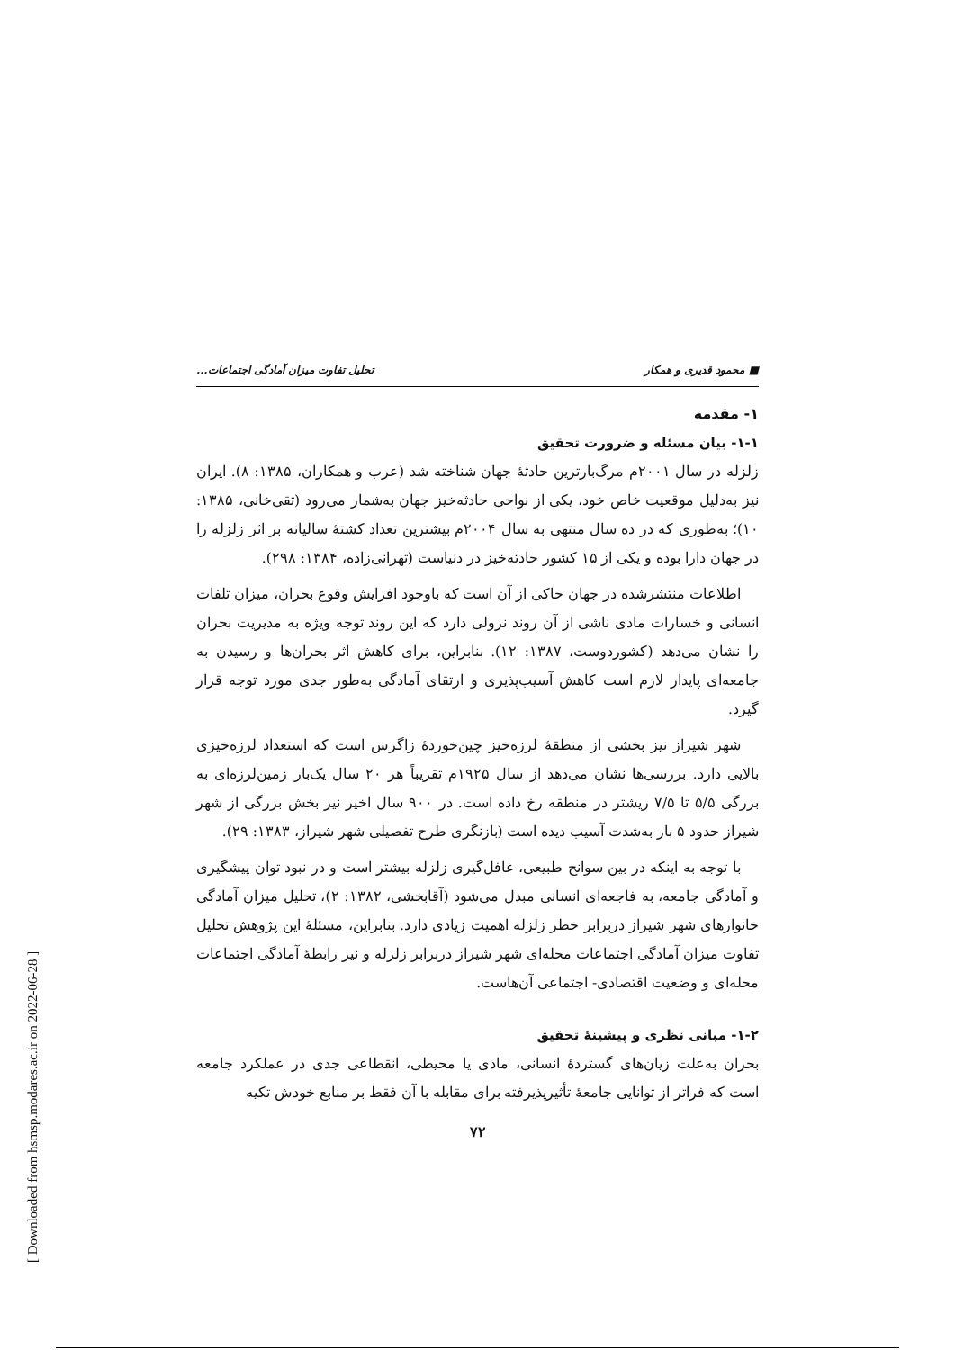■ محمود قدیری و همکار تحلیل تفاوت میزان آمادگی اجتماعات...
۱- مقدمه
۱-۱- بیان مسئله و ضرورت تحقیق
زلزله در سال ۲۰۰۱م مرگ‌بارترین حادثهٔ جهان شناخته شد (عرب و همکاران، ۱۳۸۵: ۸). ایران نیز به‌دلیل موقعیت خاص خود، یکی از نواحی حادثه‌خیز جهان به‌شمار می‌رود (تقی‌خانی، ۱۳۸۵: ۱۰)؛ به‌طوری که در ده سال منتهی به سال ۲۰۰۴م بیشترین تعداد کشتهٔ سالیانه بر اثر زلزله را در جهان دارا بوده و یکی از ۱۵ کشور حادثه‌خیز در دنیاست (تهرانی‌زاده، ۱۳۸۴: ۲۹۸).
اطلاعات منتشرشده در جهان حاکی از آن است که باوجود افزایش وقوع بحران، میزان تلفات انسانی و خسارات مادی ناشی از آن روند نزولی دارد که این روند توجه ویژه به مدیریت بحران را نشان می‌دهد (کشوردوست، ۱۳۸۷: ۱۲). بنابراین، برای کاهش اثر بحران‌ها و رسیدن به جامعه‌ای پایدار لازم است کاهش آسیب‌پذیری و ارتقای آمادگی به‌طور جدی مورد توجه قرار گیرد.
شهر شیراز نیز بخشی از منطقهٔ لرزه‌خیز چین‌خوردهٔ زاگرس است که استعداد لرزه‌خیزی بالایی دارد. بررسی‌ها نشان می‌دهد از سال ۱۹۲۵م تقریباً هر ۲۰ سال یک‌بار زمین‌لرزه‌ای به بزرگی ۵/۵ تا ۷/۵ ریشتر در منطقه رخ داده است. در ۹۰۰ سال اخیر نیز بخش بزرگی از شهر شیراز حدود ۵ بار به‌شدت آسیب دیده است (بازنگری طرح تفصیلی شهر شیراز، ۱۳۸۳: ۲۹).
با توجه به اینکه در بین سوانح طبیعی، غافل‌گیری زلزله بیشتر است و در نبود توان پیشگیری و آمادگی جامعه، به فاجعه‌ای انسانی مبدل می‌شود (آقابخشی، ۱۳۸۲: ۲)، تحلیل میزان آمادگی خانوارهای شهر شیراز دربرابر خطر زلزله اهمیت زیادی دارد. بنابراین، مسئلهٔ این پژوهش تحلیل تفاوت میزان آمادگی اجتماعات محله‌ای شهر شیراز دربرابر زلزله و نیز رابطهٔ آمادگی اجتماعات محله‌ای و وضعیت اقتصادی- اجتماعی آن‌هاست.
۱-۲- مبانی نظری و پیشینهٔ تحقیق
بحران به‌علت زیان‌های گستردهٔ انسانی، مادی یا محیطی، انقطاعی جدی در عملکرد جامعه است که فراتر از توانایی جامعهٔ تأثیرپذیرفته برای مقابله با آن فقط بر منابع خودش تکیه
۷۲
[ Downloaded from hsmsp.modares.ac.ir on 2022-06-28 ]